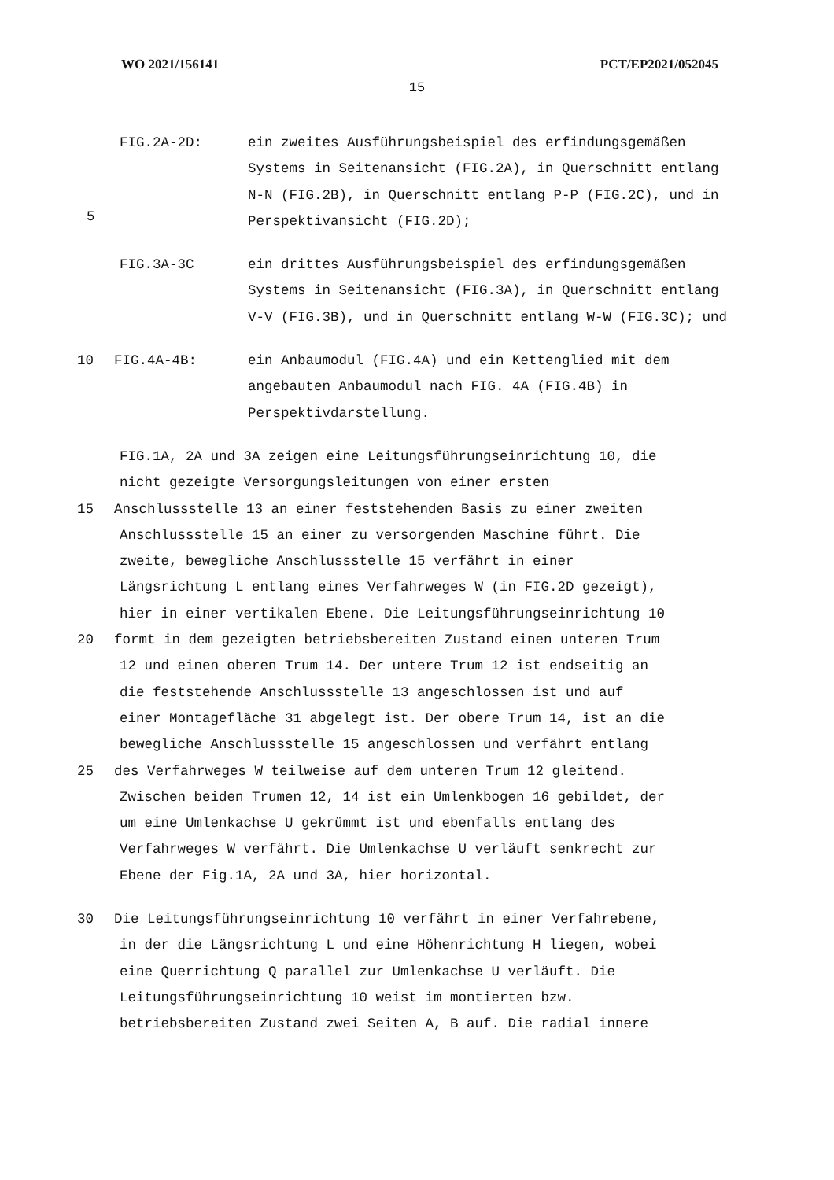WO 2021/156141 PCT/EP2021/052045
15
FIG.2A-2D: ein zweites Ausführungsbeispiel des erfindungsgemäßen Systems in Seitenansicht (FIG.2A), in Querschnitt entlang N-N (FIG.2B), in Querschnitt entlang P-P (FIG.2C), und in Perspektivansicht (FIG.2D);
5
FIG.3A-3C ein drittes Ausführungsbeispiel des erfindungsgemäßen Systems in Seitenansicht (FIG.3A), in Querschnitt entlang V-V (FIG.3B), und in Querschnitt entlang W-W (FIG.3C); und
10 FIG.4A-4B: ein Anbaumodul (FIG.4A) und ein Kettenglied mit dem angebauten Anbaumodul nach FIG. 4A (FIG.4B) in Perspektivdarstellung.
FIG.1A, 2A und 3A zeigen eine Leitungsführungseinrichtung 10, die
nicht gezeigte Versorgungsleitungen von einer ersten
15 Anschlussstelle 13 an einer feststehenden Basis zu einer zweiten
Anschlussstelle 15 an einer zu versorgenden Maschine führt. Die
zweite, bewegliche Anschlussstelle 15 verfährt in einer
Längsrichtung L entlang eines Verfahrweges W (in FIG.2D gezeigt),
hier in einer vertikalen Ebene. Die Leitungsführungseinrichtung 10
20 formt in dem gezeigten betriebsbereiten Zustand einen unteren Trum
12 und einen oberen Trum 14. Der untere Trum 12 ist endseitig an
die feststehende Anschlussstelle 13 angeschlossen ist und auf
einer Montagefläche 31 abgelegt ist. Der obere Trum 14, ist an die
bewegliche Anschlussstelle 15 angeschlossen und verfährt entlang
25 des Verfahrweges W teilweise auf dem unteren Trum 12 gleitend.
Zwischen beiden Trumen 12, 14 ist ein Umlenkbogen 16 gebildet, der
um eine Umlenkachse U gekrümmt ist und ebenfalls entlang des
Verfahrweges W verfährt. Die Umlenkachse U verläuft senkrecht zur
Ebene der Fig.1A, 2A und 3A, hier horizontal.
30 Die Leitungsführungseinrichtung 10 verfährt in einer Verfahrebene,
in der die Längsrichtung L und eine Höhenrichtung H liegen, wobei
eine Querrichtung Q parallel zur Umlenkachse U verläuft. Die
Leitungsführungseinrichtung 10 weist im montierten bzw.
betriebsbereiten Zustand zwei Seiten A, B auf. Die radial innere